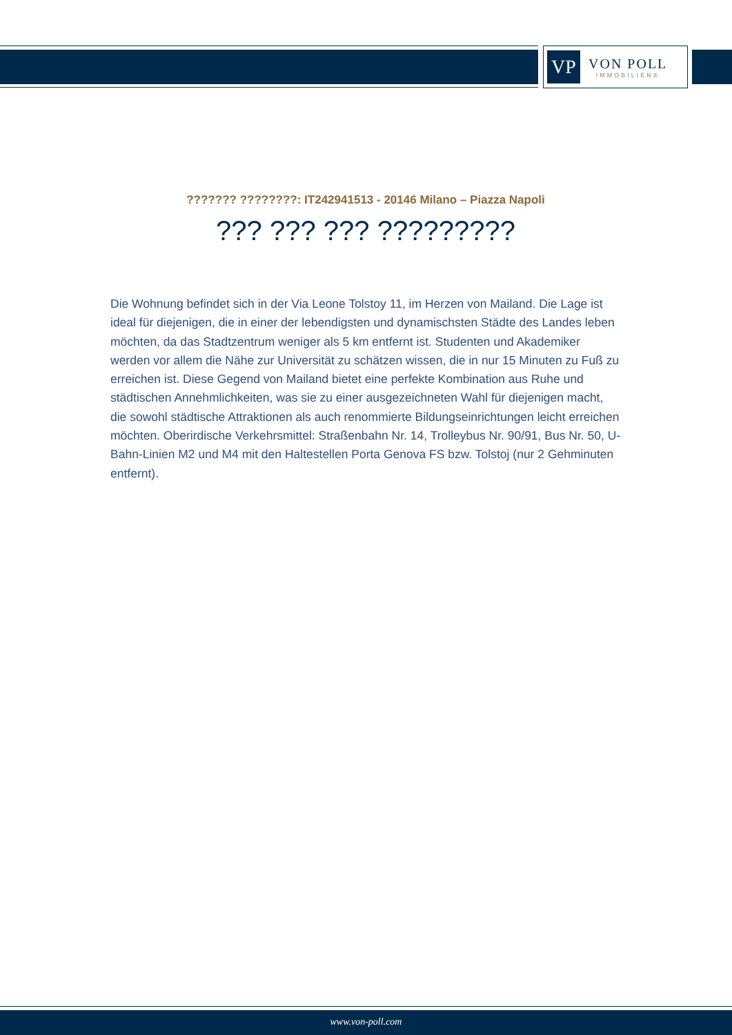VP
VON POLL
IMMOBILIEN®
??????? ????????: IT242941513 - 20146 Milano – Piazza Napoli
??? ??? ??? ?????????
Die Wohnung befindet sich in der Via Leone Tolstoy 11, im Herzen von Mailand. Die Lage ist ideal für diejenigen, die in einer der lebendigsten und dynamischsten Städte des Landes leben möchten, da das Stadtzentrum weniger als 5 km entfernt ist. Studenten und Akademiker werden vor allem die Nähe zur Universität zu schätzen wissen, die in nur 15 Minuten zu Fuß zu erreichen ist. Diese Gegend von Mailand bietet eine perfekte Kombination aus Ruhe und städtischen Annehmlichkeiten, was sie zu einer ausgezeichneten Wahl für diejenigen macht, die sowohl städtische Attraktionen als auch renommierte Bildungseinrichtungen leicht erreichen möchten. Oberirdische Verkehrsmittel: Straßenbahn Nr. 14, Trolleybus Nr. 90/91, Bus Nr. 50, U-Bahn-Linien M2 und M4 mit den Haltestellen Porta Genova FS bzw. Tolstoj (nur 2 Gehminuten entfernt).
www.von-poll.com